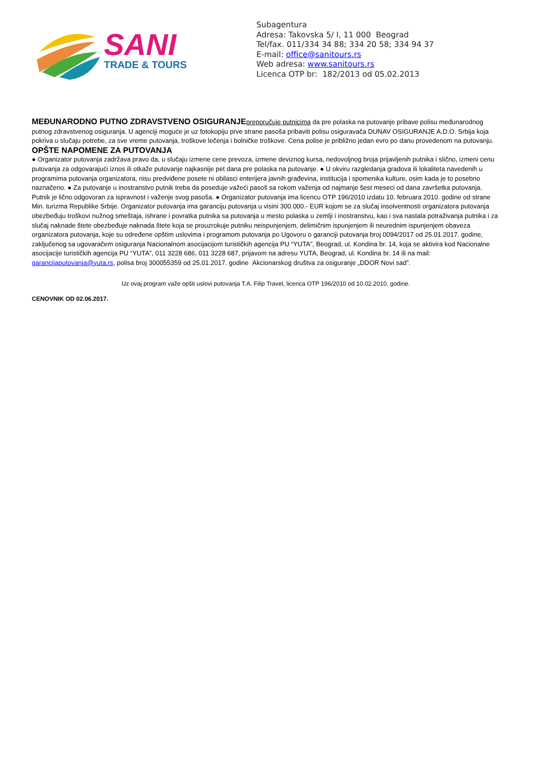SANI
TRADE & TOURS
Subagentura
Adresa: Takovska 5/ I, 11 000 Beograd
Tel/fax. 011/334 34 88; 334 20 58; 334 94 37
E-mail: office@sanitours.rs
Web adresa: www.sanitours.rs
Licenca OTP br: 182/2013 od 05.02.2013
MEĐUNARODNO PUTNO ZDRAVSTVENO OSIGURANJE preporučuje putnicima da pre polaska na putovanje pribave polisu međunarodnog putnog zdravstvenog osiguranja. U agenciji moguće je uz fotokopiju prve strane pasoša pribaviti polisu osiguravača DUNAV OSIGURANJE A.D.O. Srbija koja pokriva u slučaju potrebe, za sve vreme putovanja, troškove lečenja i bolničke troškove. Cena polise je približno jedan evro po danu provedenom na putovanju.
OPŠTE NAPOMENE ZA PUTOVANJA
● Organizator putovanja zadržava pravo da, u slučaju izmene cene prevoza, izmene deviznog kursa, nedovoljnog broja prijavljenih putnika i slično, izmeni cenu putovanja za odgovarajući iznos ili otkaže putovanje najkasnije pet dana pre polaska na putovanje. ● U okviru razgledanja gradova ili lokaliteta navedenih u programima putovanja organizatora, nisu predviđene posete ni obilasci enterijera javnih građevina, institucija i spomenika kulture, osim kada je to posebno naznačeno. ● Za putovanje u inostranstvo putnik treba da poseduje važeći pasoš sa rokom važenja od najmanje šest meseci od dana završetka putovanja. Putnik je lično odgovoran za ispravnost i važenje svog pasoša. ● Organizator putovanja ima licencu OTP 196/2010 izdatu 10. februara 2010. godine od strane Min. turizma Republike Srbije. Organizator putovanja ima garanciju putovanja u visini 300.000.- EUR kojom se za slučaj insolventnosti organizatora putovanja obezbeđuju troškovi nužnog smeštaja, ishrane i povratka putnika sa putovanja u mesto polaska u zemlji i inostranstvu, kao i sva nastala potraživanja putnika i za slučaj naknade štete obezbeđuje naknada štete koja se prouzrokuje putniku neispunjenjem, delimičnim ispunjenjem ili neurednim ispunjenjem obaveza organizatora putovanja, koje su određene opštim uslovima i programom putovanja po Ugovoru o garanciji putovanja broj 0094/2017 od 25.01.2017. godine, zaključenog sa ugovaračem osiguranja Nacionalnom asocijacijom turističkih agencija PU “YUTA”, Beograd, ul. Kondina br. 14, koja se aktivira kod Nacionalne asocijacije turističkih agencija PU “YUTA”, 011 3228 686, 011 3228 687, prijavom na adresu YUTA, Beograd, ul. Kondina br. 14 ili na mail: garancijaputovanja@yuta.rs, polisa broj 300055359 od 25.01.2017. godine Akcionarskog društva za osiguranje „DDOR Novi sad”.
Uz ovaj program važe opšti uslovi putovanja T.A. Filip Travel, licenca OTP 196/2010 od 10.02.2010. godine.
CENOVNIK OD 02.06.2017.